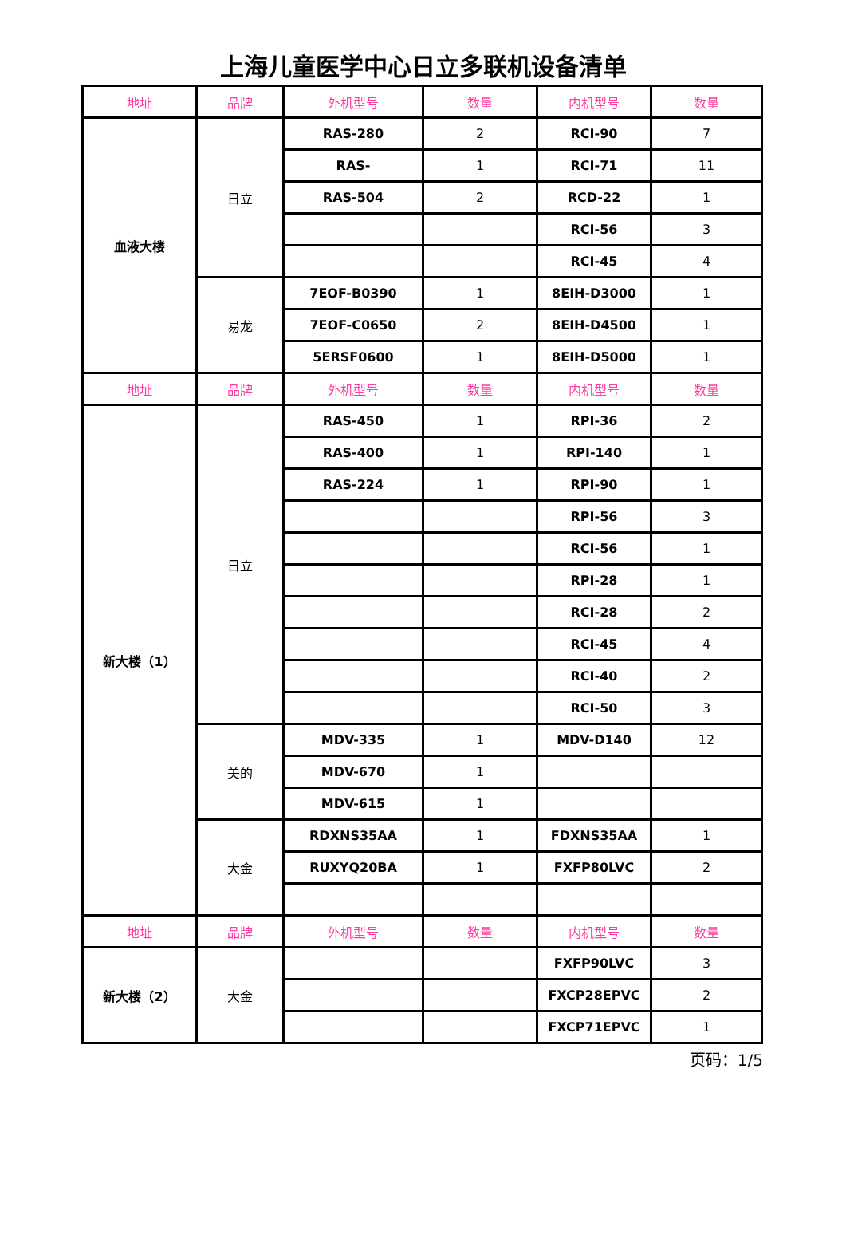上海儿童医学中心日立多联机设备清单
| 地址 | 品牌 | 外机型号 | 数量 | 内机型号 | 数量 |
| --- | --- | --- | --- | --- | --- |
| 血液大楼 | 日立 | RAS-280 | 2 | RCI-90 | 7 |
| | | RAS- | 1 | RCI-71 | 11 |
| | | RAS-504 | 2 | RCD-22 | 1 |
| | | | | RCI-56 | 3 |
| | | | | RCI-45 | 4 |
| | 易龙 | 7EOF-B0390 | 1 | 8EIH-D3000 | 1 |
| | | 7EOF-C0650 | 2 | 8EIH-D4500 | 1 |
| | | 5ERSF0600 | 1 | 8EIH-D5000 | 1 |
| 地址 | 品牌 | 外机型号 | 数量 | 内机型号 | 数量 |
| 新大楼（1） | 日立 | RAS-450 | 1 | RPI-36 | 2 |
| | | RAS-400 | 1 | RPI-140 | 1 |
| | | RAS-224 | 1 | RPI-90 | 1 |
| | | | | RPI-56 | 3 |
| | | | | RCI-56 | 1 |
| | | | | RPI-28 | 1 |
| | | | | RCI-28 | 2 |
| | | | | RCI-45 | 4 |
| | | | | RCI-40 | 2 |
| | | | | RCI-50 | 3 |
| | 美的 | MDV-335 | 1 | MDV-D140 | 12 |
| | | MDV-670 | 1 | | |
| | | MDV-615 | 1 | | |
| | 大金 | RDXNS35AA | 1 | FDXNS35AA | 1 |
| | | RUXYQ20BA | 1 | FXFP80LVC | 2 |
| 地址 | 品牌 | 外机型号 | 数量 | 内机型号 | 数量 |
| 新大楼（2） | 大金 | | | FXFP90LVC | 3 |
| | | | | FXCP28EPVC | 2 |
| | | | | FXCP71EPVC | 1 |
页码：1/5